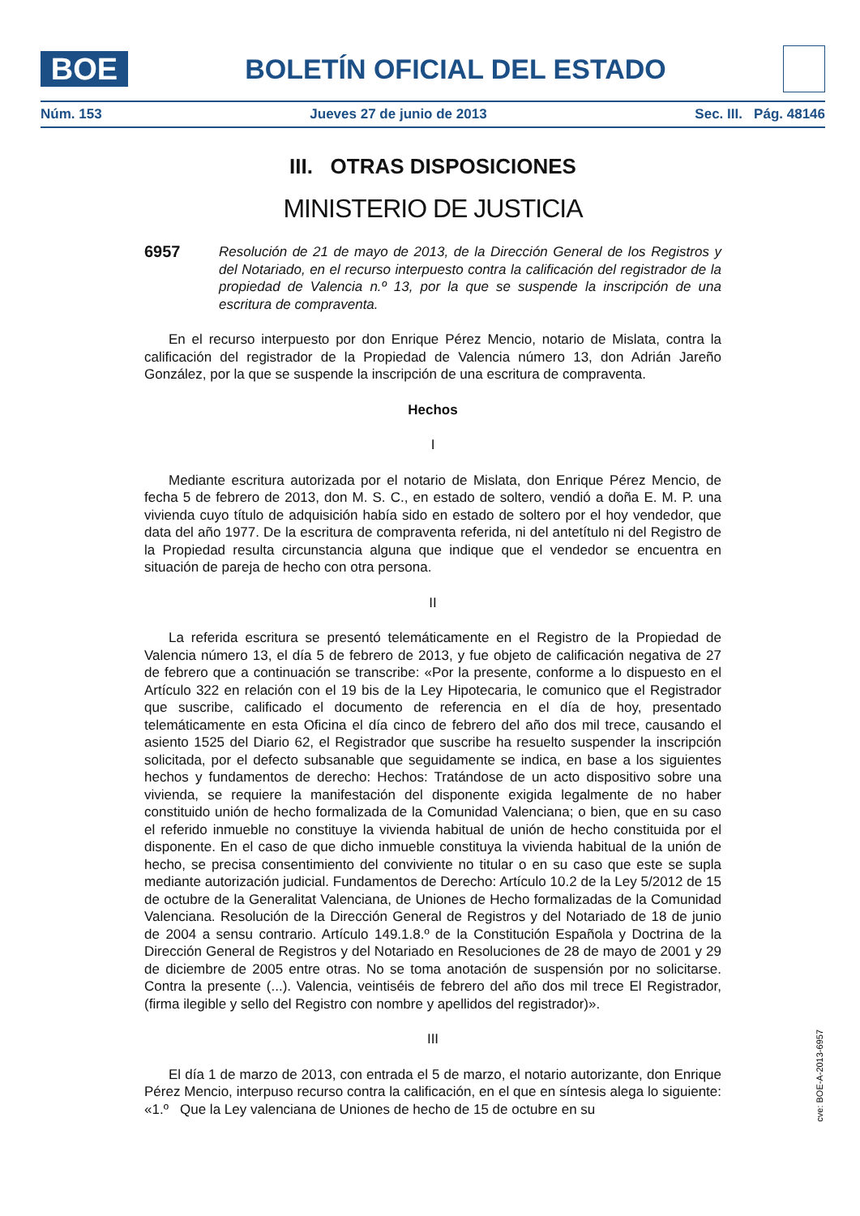BOE
BOLETÍN OFICIAL DEL ESTADO
Núm. 153 Jueves 27 de junio de 2013 Sec. III. Pág. 48146
III. OTRAS DISPOSICIONES
MINISTERIO DE JUSTICIA
6957
Resolución de 21 de mayo de 2013, de la Dirección General de los Registros y del Notariado, en el recurso interpuesto contra la calificación del registrador de la propiedad de Valencia n.º 13, por la que se suspende la inscripción de una escritura de compraventa.
En el recurso interpuesto por don Enrique Pérez Mencio, notario de Mislata, contra la calificación del registrador de la Propiedad de Valencia número 13, don Adrián Jareño González, por la que se suspende la inscripción de una escritura de compraventa.
Hechos
I
Mediante escritura autorizada por el notario de Mislata, don Enrique Pérez Mencio, de fecha 5 de febrero de 2013, don M. S. C., en estado de soltero, vendió a doña E. M. P. una vivienda cuyo título de adquisición había sido en estado de soltero por el hoy vendedor, que data del año 1977. De la escritura de compraventa referida, ni del antetítulo ni del Registro de la Propiedad resulta circunstancia alguna que indique que el vendedor se encuentra en situación de pareja de hecho con otra persona.
II
La referida escritura se presentó telemáticamente en el Registro de la Propiedad de Valencia número 13, el día 5 de febrero de 2013, y fue objeto de calificación negativa de 27 de febrero que a continuación se transcribe: «Por la presente, conforme a lo dispuesto en el Artículo 322 en relación con el 19 bis de la Ley Hipotecaria, le comunico que el Registrador que suscribe, calificado el documento de referencia en el día de hoy, presentado telemáticamente en esta Oficina el día cinco de febrero del año dos mil trece, causando el asiento 1525 del Diario 62, el Registrador que suscribe ha resuelto suspender la inscripción solicitada, por el defecto subsanable que seguidamente se indica, en base a los siguientes hechos y fundamentos de derecho: Hechos: Tratándose de un acto dispositivo sobre una vivienda, se requiere la manifestación del disponente exigida legalmente de no haber constituido unión de hecho formalizada de la Comunidad Valenciana; o bien, que en su caso el referido inmueble no constituye la vivienda habitual de unión de hecho constituida por el disponente. En el caso de que dicho inmueble constituya la vivienda habitual de la unión de hecho, se precisa consentimiento del conviviente no titular o en su caso que este se supla mediante autorización judicial. Fundamentos de Derecho: Artículo 10.2 de la Ley 5/2012 de 15 de octubre de la Generalitat Valenciana, de Uniones de Hecho formalizadas de la Comunidad Valenciana. Resolución de la Dirección General de Registros y del Notariado de 18 de junio de 2004 a sensu contrario. Artículo 149.1.8.º de la Constitución Española y Doctrina de la Dirección General de Registros y del Notariado en Resoluciones de 28 de mayo de 2001 y 29 de diciembre de 2005 entre otras. No se toma anotación de suspensión por no solicitarse. Contra la presente (...). Valencia, veintiséis de febrero del año dos mil trece El Registrador, (firma ilegible y sello del Registro con nombre y apellidos del registrador)».
III
El día 1 de marzo de 2013, con entrada el 5 de marzo, el notario autorizante, don Enrique Pérez Mencio, interpuso recurso contra la calificación, en el que en síntesis alega lo siguiente: «1.º Que la Ley valenciana de Uniones de hecho de 15 de octubre en su
cve: BOE-A-2013-6957